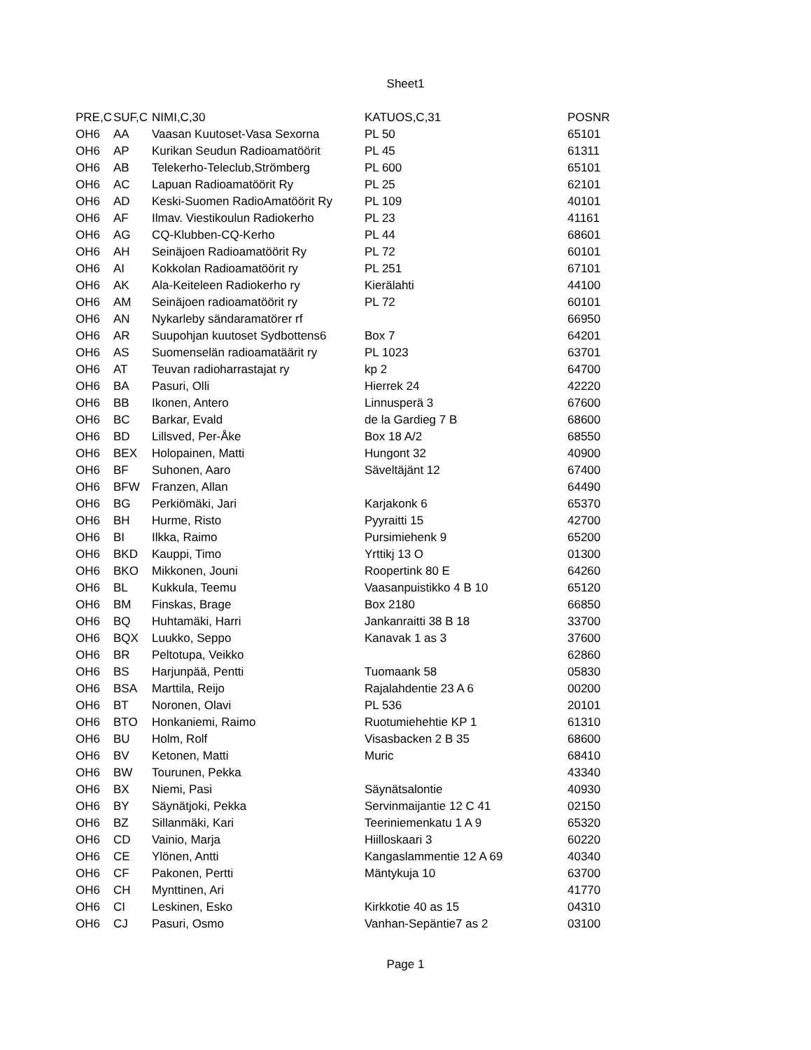Sheet1
| PRE,C | SUF,C | NIMI,C,30 | KATUOS,C,31 | POSNR |
| --- | --- | --- | --- | --- |
| OH6 | AA | Vaasan Kuutoset-Vasa Sexorna | PL 50 | 65101 |
| OH6 | AP | Kurikan Seudun Radioamatöörit | PL 45 | 61311 |
| OH6 | AB | Telekerho-Teleclub,Strömberg | PL 600 | 65101 |
| OH6 | AC | Lapuan Radioamatöörit Ry | PL 25 | 62101 |
| OH6 | AD | Keski-Suomen RadioAmatöörit Ry | PL 109 | 40101 |
| OH6 | AF | Ilmav. Viestikoulun Radiokerho | PL 23 | 41161 |
| OH6 | AG | CQ-Klubben-CQ-Kerho | PL 44 | 68601 |
| OH6 | AH | Seinäjoen Radioamatöörit Ry | PL 72 | 60101 |
| OH6 | AI | Kokkolan Radioamatöörit ry | PL 251 | 67101 |
| OH6 | AK | Ala-Keiteleen Radiokerho ry | Kierälahti | 44100 |
| OH6 | AM | Seinäjoen radioamatöörit ry | PL 72 | 60101 |
| OH6 | AN | Nykarleby sändaramatörer rf | | 66950 |
| OH6 | AR | Suupohjan kuutoset Sydbottens6 | Box 7 | 64201 |
| OH6 | AS | Suomenselän radioamatäärit ry | PL 1023 | 63701 |
| OH6 | AT | Teuvan radioharrastajat ry | kp 2 | 64700 |
| OH6 | BA | Pasuri, Olli | Hierrek 24 | 42220 |
| OH6 | BB | Ikonen, Antero | Linnusperä 3 | 67600 |
| OH6 | BC | Barkar, Evald | de la Gardieg 7 B | 68600 |
| OH6 | BD | Lillsved, Per-Åke | Box 18 A/2 | 68550 |
| OH6 | BEX | Holopainen, Matti | Hungont 32 | 40900 |
| OH6 | BF | Suhonen, Aaro | Säveltäjänt 12 | 67400 |
| OH6 | BFW | Franzen, Allan | | 64490 |
| OH6 | BG | Perkiömäki, Jari | Karjakonk 6 | 65370 |
| OH6 | BH | Hurme, Risto | Pyyraitti 15 | 42700 |
| OH6 | BI | Ilkka, Raimo | Pursimiehenk 9 | 65200 |
| OH6 | BKD | Kauppi, Timo | Yrttikj 13 O | 01300 |
| OH6 | BKO | Mikkonen, Jouni | Roopertink 80 E | 64260 |
| OH6 | BL | Kukkula, Teemu | Vaasanpuistikko 4 B 10 | 65120 |
| OH6 | BM | Finskas, Brage | Box 2180 | 66850 |
| OH6 | BQ | Huhtamäki, Harri | Jankanraitti 38 B 18 | 33700 |
| OH6 | BQX | Luukko, Seppo | Kanavak 1 as 3 | 37600 |
| OH6 | BR | Peltotupa, Veikko | | 62860 |
| OH6 | BS | Harjunpää, Pentti | Tuomaank 58 | 05830 |
| OH6 | BSA | Marttila, Reijo | Rajalahdentie 23 A 6 | 00200 |
| OH6 | BT | Noronen, Olavi | PL 536 | 20101 |
| OH6 | BTO | Honkaniemi, Raimo | Ruotumiehehtie KP 1 | 61310 |
| OH6 | BU | Holm, Rolf | Visasbacken 2 B 35 | 68600 |
| OH6 | BV | Ketonen, Matti | Muric | 68410 |
| OH6 | BW | Tourunen, Pekka | | 43340 |
| OH6 | BX | Niemi, Pasi | Säynätsalontie | 40930 |
| OH6 | BY | Säynätjoki, Pekka | Servinmaijantie 12 C 41 | 02150 |
| OH6 | BZ | Sillanmäki, Kari | Teeriniemenkatu 1 A 9 | 65320 |
| OH6 | CD | Vainio, Marja | Hiilloskaari 3 | 60220 |
| OH6 | CE | Ylönen, Antti | Kangaslammentie 12 A 69 | 40340 |
| OH6 | CF | Pakonen, Pertti | Mäntykuja 10 | 63700 |
| OH6 | CH | Mynttinen, Ari | | 41770 |
| OH6 | CI | Leskinen, Esko | Kirkkotie 40 as 15 | 04310 |
| OH6 | CJ | Pasuri, Osmo | Vanhan-Sepäntie7 as 2 | 03100 |
Page 1